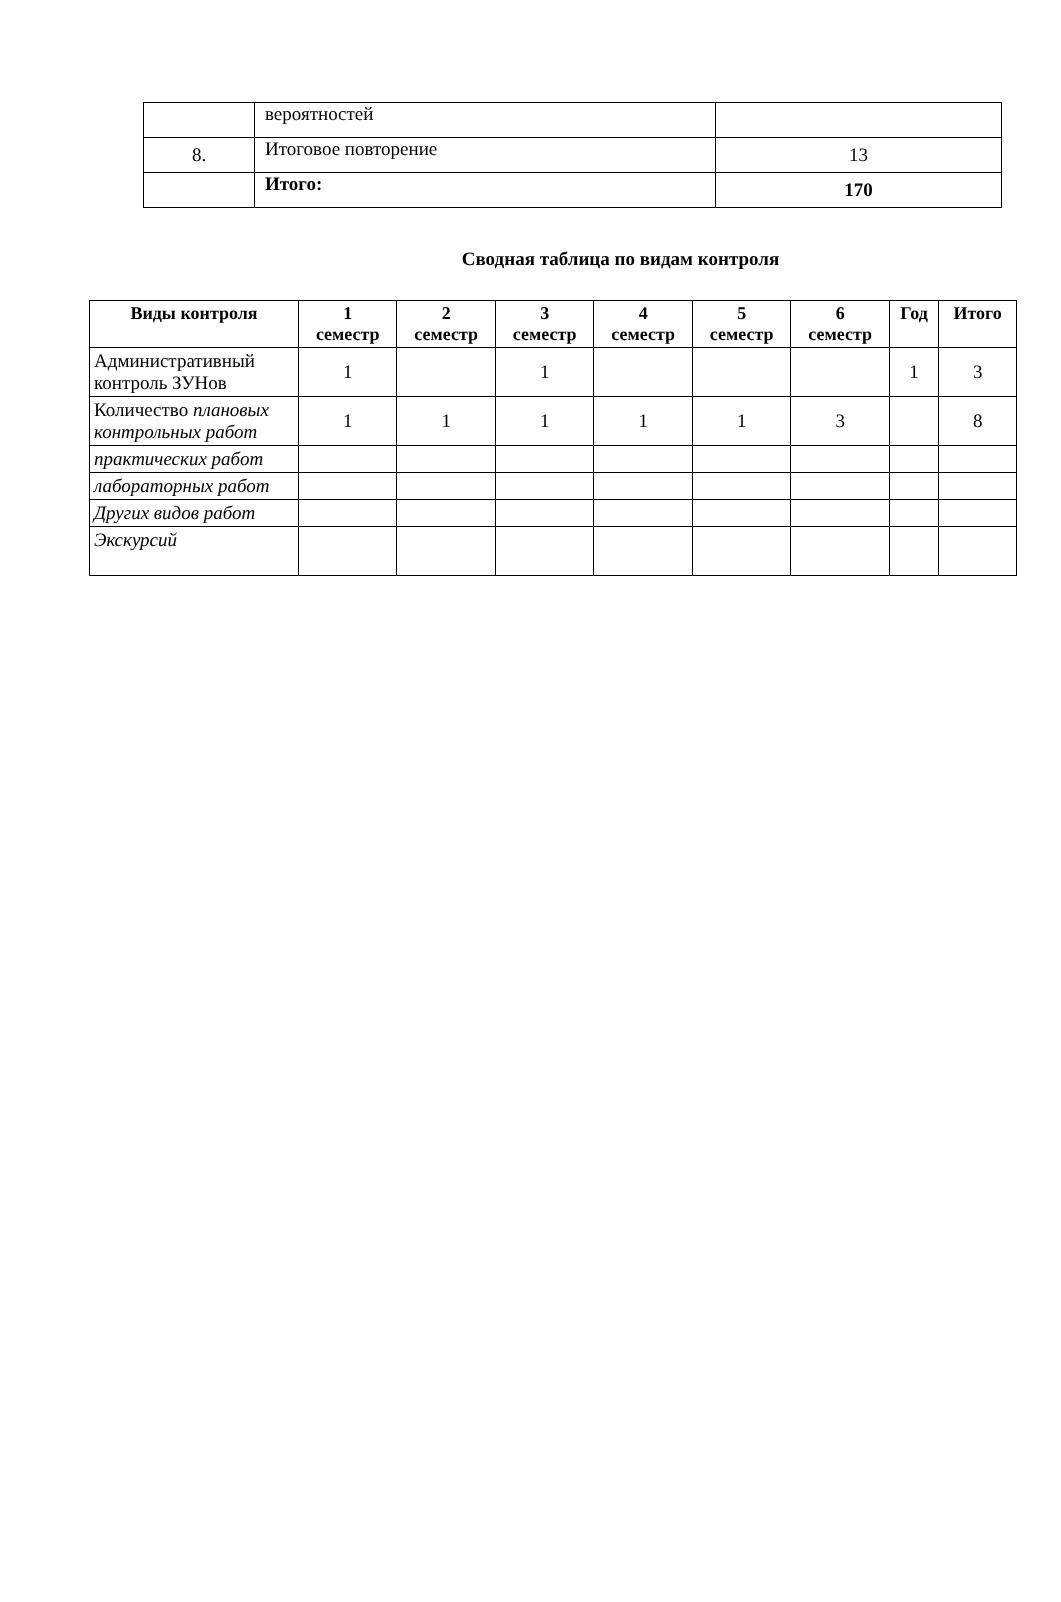| | вероятностей | |
| 8. | Итоговое повторение | 13 |
| | Итого: | 170 |
Сводная таблица по видам контроля
| Виды контроля | 1 семестр | 2 семестр | 3 семестр | 4 семестр | 5 семестр | 6 семестр | Год | Итого |
| --- | --- | --- | --- | --- | --- | --- | --- | --- |
| Административный контроль ЗУНов | 1 | | 1 | | | | 1 | 3 |
| Количество плановых контрольных работ | 1 | 1 | 1 | 1 | 1 | 3 | | 8 |
| практических работ | | | | | | | | |
| лабораторных работ | | | | | | | | |
| Других видов работ | | | | | | | | |
| Экскурсий | | | | | | | | |